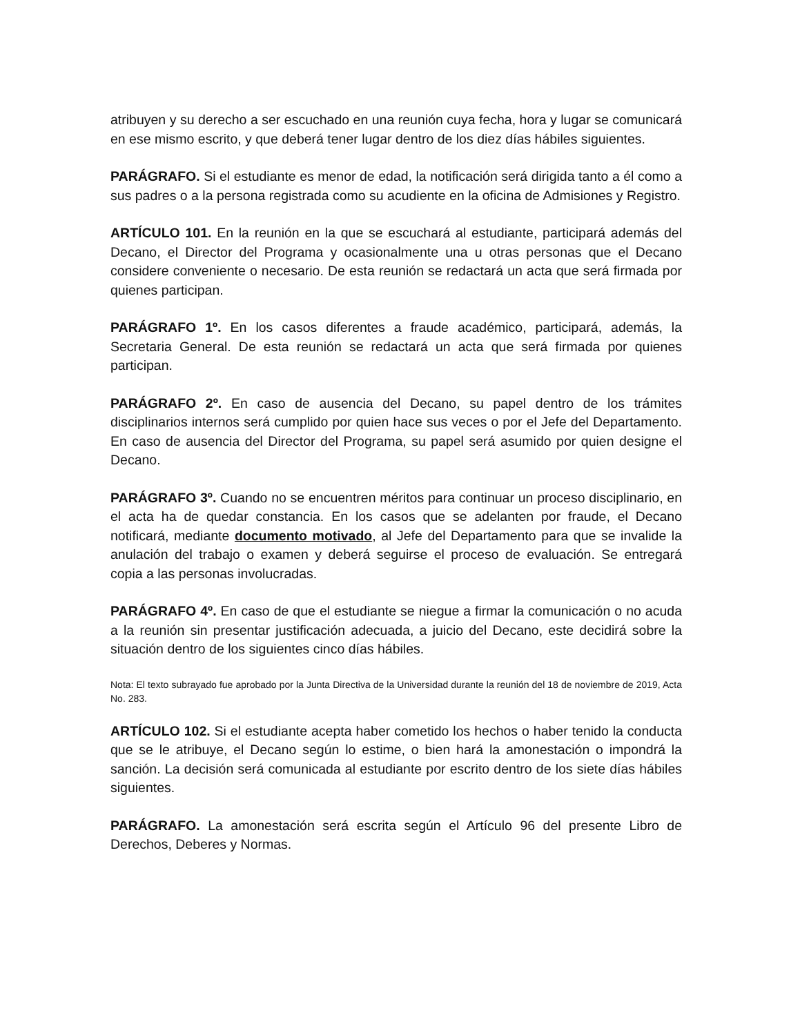atribuyen y su derecho a ser escuchado en una reunión cuya fecha, hora y lugar se comunicará en ese mismo escrito, y que deberá tener lugar dentro de los diez días hábiles siguientes.
PARÁGRAFO. Si el estudiante es menor de edad, la notificación será dirigida tanto a él como a sus padres o a la persona registrada como su acudiente en la oficina de Admisiones y Registro.
ARTÍCULO 101. En la reunión en la que se escuchará al estudiante, participará además del Decano, el Director del Programa y ocasionalmente una u otras personas que el Decano considere conveniente o necesario. De esta reunión se redactará un acta que será firmada por quienes participan.
PARÁGRAFO 1º. En los casos diferentes a fraude académico, participará, además, la Secretaria General. De esta reunión se redactará un acta que será firmada por quienes participan.
PARÁGRAFO 2º. En caso de ausencia del Decano, su papel dentro de los trámites disciplinarios internos será cumplido por quien hace sus veces o por el Jefe del Departamento. En caso de ausencia del Director del Programa, su papel será asumido por quien designe el Decano.
PARÁGRAFO 3º. Cuando no se encuentren méritos para continuar un proceso disciplinario, en el acta ha de quedar constancia. En los casos que se adelanten por fraude, el Decano notificará, mediante documento motivado, al Jefe del Departamento para que se invalide la anulación del trabajo o examen y deberá seguirse el proceso de evaluación. Se entregará copia a las personas involucradas.
PARÁGRAFO 4º. En caso de que el estudiante se niegue a firmar la comunicación o no acuda a la reunión sin presentar justificación adecuada, a juicio del Decano, este decidirá sobre la situación dentro de los siguientes cinco días hábiles.
Nota: El texto subrayado fue aprobado por la Junta Directiva de la Universidad durante la reunión del 18 de noviembre de 2019, Acta No. 283.
ARTÍCULO 102. Si el estudiante acepta haber cometido los hechos o haber tenido la conducta que se le atribuye, el Decano según lo estime, o bien hará la amonestación o impondrá la sanción. La decisión será comunicada al estudiante por escrito dentro de los siete días hábiles siguientes.
PARÁGRAFO. La amonestación será escrita según el Artículo 96 del presente Libro de Derechos, Deberes y Normas.